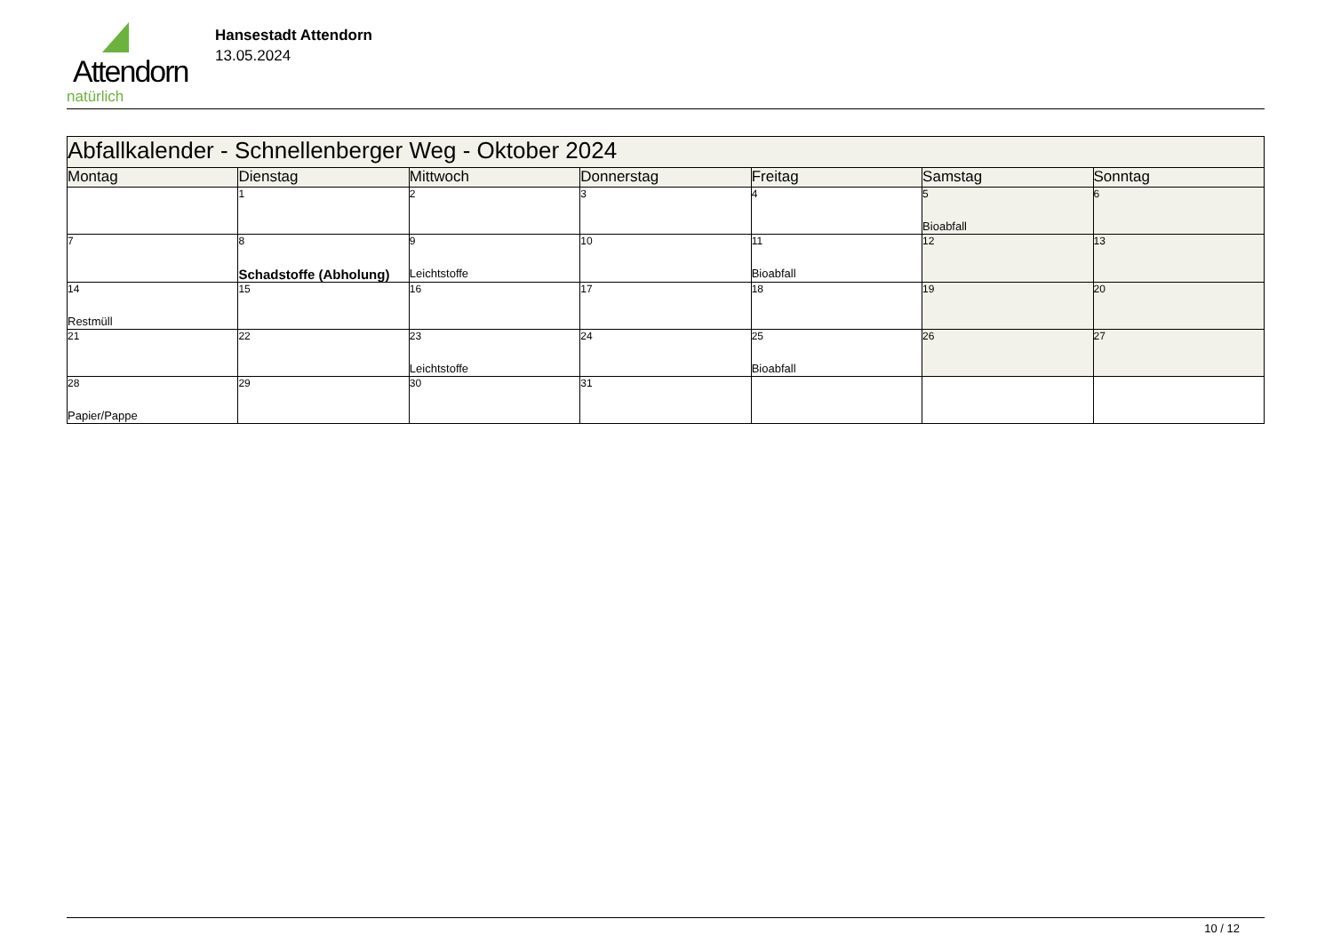Attendorn
natürlich
Hansestadt Attendorn
13.05.2024
| Abfallkalender - Schnellenberger Weg - Oktober 2024 | | | | | | |
| --- | --- | --- | --- | --- | --- | --- |
| Montag | Dienstag | Mittwoch | Donnerstag | Freitag | Samstag | Sonntag |
| | 1 | 2 | 3 | 4 | 5 Bioabfall | 6 |
| 7 | 8 Schadstoffe (Abholung) | 9 Leichtstoffe | 10 | 11 Bioabfall | 12 | 13 |
| 14 Restmüll | 15 | 16 | 17 | 18 | 19 | 20 |
| 21 | 22 | 23 Leichtstoffe | 24 | 25 Bioabfall | 26 | 27 |
| 28 Papier/Pappe | 29 | 30 | 31 | | | |
10 / 12